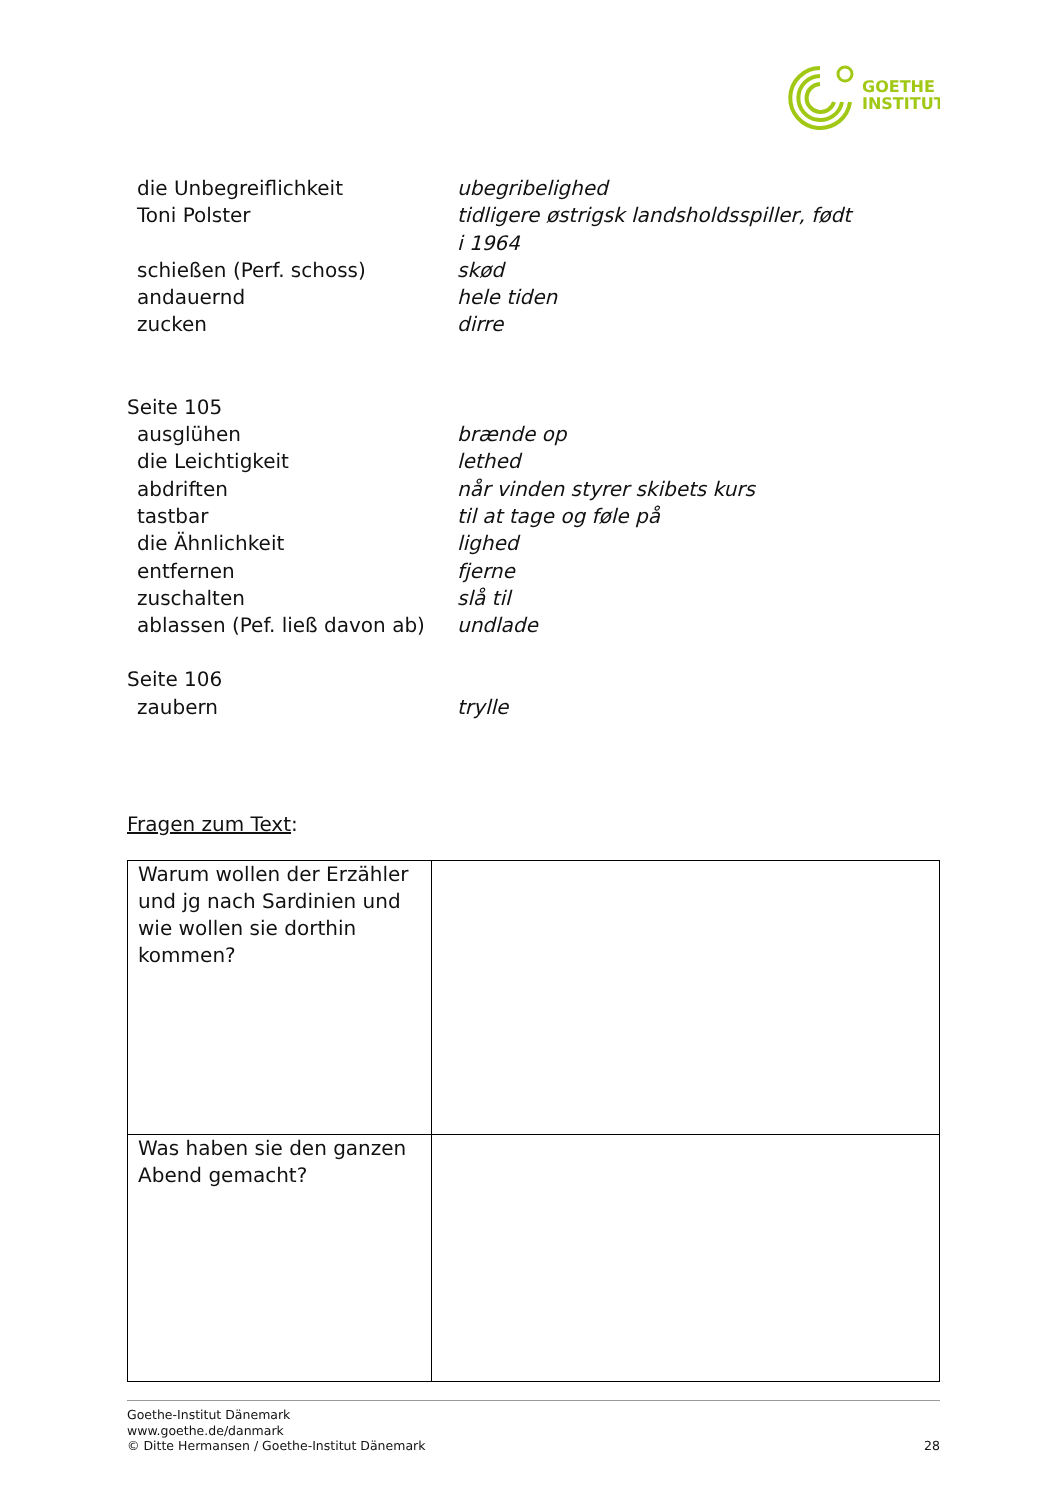GOETHE
INSTITUT
die Unbegreiflichkeit
ubegribelighed
Toni Polster
tidligere østrigsk landsholdsspiller, født
i 1964
schießen (Perf. schoss)
skød
andauernd
hele tiden
zucken
dirre
Seite 105
ausglühen
brænde op
die Leichtigkeit
lethed
abdriften
når vinden styrer skibets kurs
tastbar
til at tage og føle på
die Ähnlichkeit
lighed
entfernen
fjerne
zuschalten
slå til
ablassen (Pef. ließ davon ab)
undlade
Seite 106
zaubern
trylle
Fragen zum Text:
| Warum wollen der Erzähler und jg nach Sardinien und wie wollen sie dorthin kommen? | |
| Was haben sie den ganzen Abend gemacht? | |
Goethe-Institut Dänemark
www.goethe.de/danmark
© Ditte Hermansen / Goethe-Institut Dänemark 28